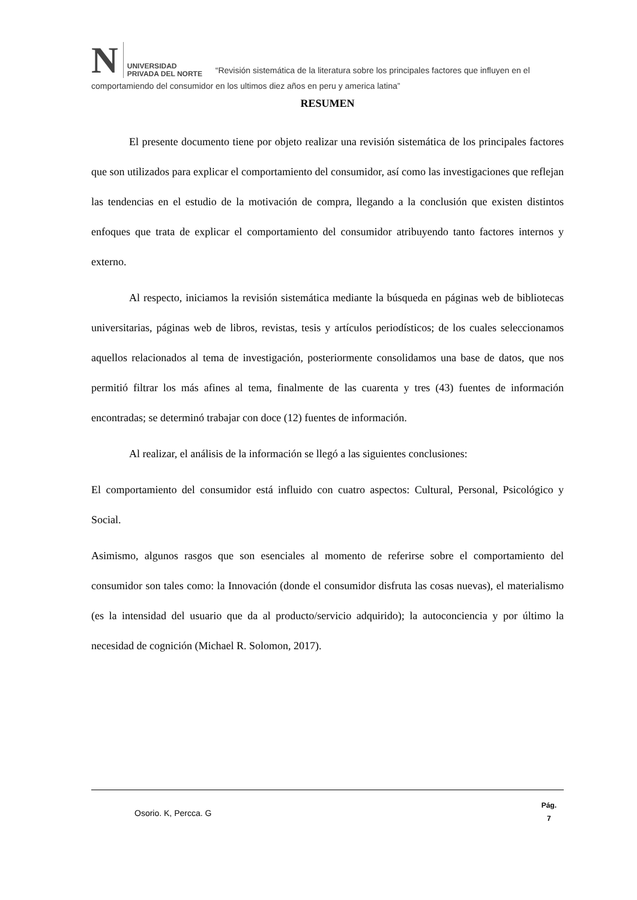N UNIVERSIDAD
PRIVADA DEL NORTE “Revisión sistemática de la literatura sobre los principales factores que influyen en el comportamiendo del consumidor en los ultimos diez años en peru y america latina”
RESUMEN
El presente documento tiene por objeto realizar una revisión sistemática de los principales factores que son utilizados para explicar el comportamiento del consumidor, así como las investigaciones que reflejan las tendencias en el estudio de la motivación de compra, llegando a la conclusión que existen distintos enfoques que trata de explicar el comportamiento del consumidor atribuyendo tanto factores internos y externo.
Al respecto, iniciamos la revisión sistemática mediante la búsqueda en páginas web de bibliotecas universitarias, páginas web de libros, revistas, tesis y artículos periodísticos; de los cuales seleccionamos aquellos relacionados al tema de investigación, posteriormente consolidamos una base de datos, que nos permitió filtrar los más afines al tema, finalmente de las cuarenta y tres (43) fuentes de información encontradas; se determinó trabajar con doce (12) fuentes de información.
Al realizar, el análisis de la información se llegó a las siguientes conclusiones:
El comportamiento del consumidor está influido con cuatro aspectos: Cultural, Personal, Psicológico y Social.
Asimismo, algunos rasgos que son esenciales al momento de referirse sobre el comportamiento del consumidor son tales como: la Innovación (donde el consumidor disfruta las cosas nuevas), el materialismo (es la intensidad del usuario que da al producto/servicio adquirido); la autoconciencia y por último la necesidad de cognición (Michael R. Solomon, 2017).
Osorio. K, Percca. G Pág.
7